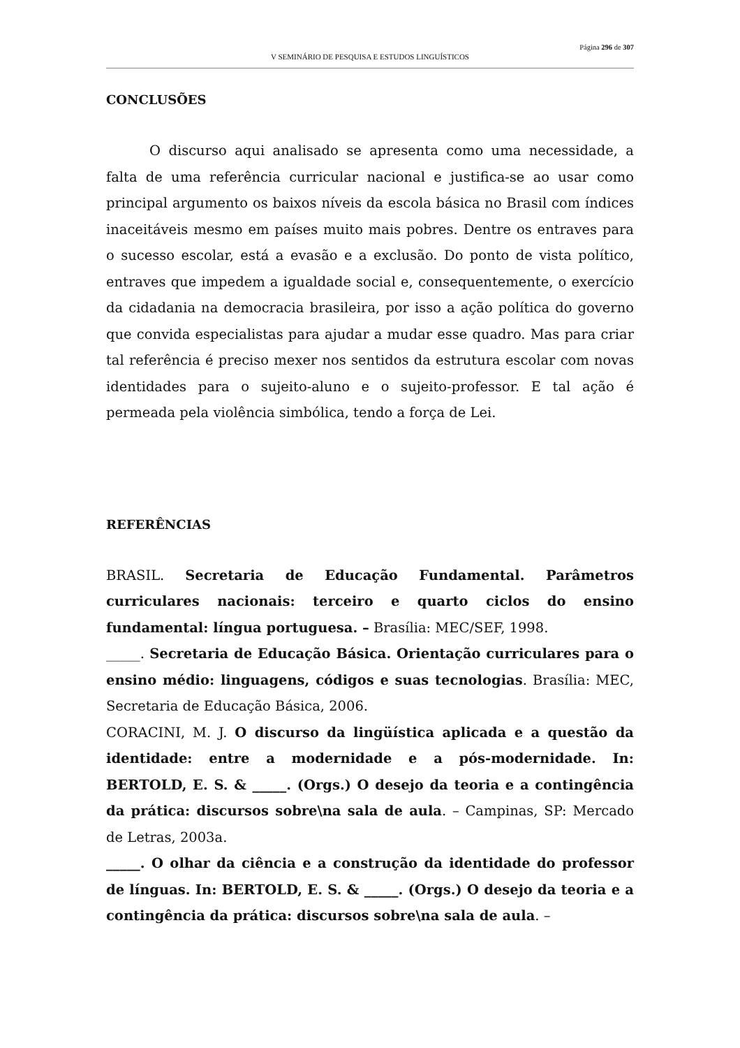Página 296 de 307
V SEMINÁRIO DE PESQUISA E ESTUDOS LINGUÍSTICOS
CONCLUSÕES
O discurso aqui analisado se apresenta como uma necessidade, a falta de uma referência curricular nacional e justifica-se ao usar como principal argumento os baixos níveis da escola básica no Brasil com índices inaceitáveis mesmo em países muito mais pobres. Dentre os entraves para o sucesso escolar, está a evasão e a exclusão. Do ponto de vista político, entraves que impedem a igualdade social e, consequentemente, o exercício da cidadania na democracia brasileira, por isso a ação política do governo que convida especialistas para ajudar a mudar esse quadro. Mas para criar tal referência é preciso mexer nos sentidos da estrutura escolar com novas identidades para o sujeito-aluno e o sujeito-professor. E tal ação é permeada pela violência simbólica, tendo a força de Lei.
REFERÊNCIAS
BRASIL. Secretaria de Educação Fundamental. Parâmetros curriculares nacionais: terceiro e quarto ciclos do ensino fundamental: língua portuguesa. – Brasília: MEC/SEF, 1998.
_____. Secretaria de Educação Básica. Orientação curriculares para o ensino médio: linguagens, códigos e suas tecnologias. Brasília: MEC, Secretaria de Educação Básica, 2006.
CORACINI, M. J. O discurso da lingüística aplicada e a questão da identidade: entre a modernidade e a pós-modernidade. In: BERTOLD, E. S. & _____. (Orgs.) O desejo da teoria e a contingência da prática: discursos sobre\na sala de aula. – Campinas, SP: Mercado de Letras, 2003a.
_____. O olhar da ciência e a construção da identidade do professor de línguas. In: BERTOLD, E. S. & _____. (Orgs.) O desejo da teoria e a contingência da prática: discursos sobre\na sala de aula. –